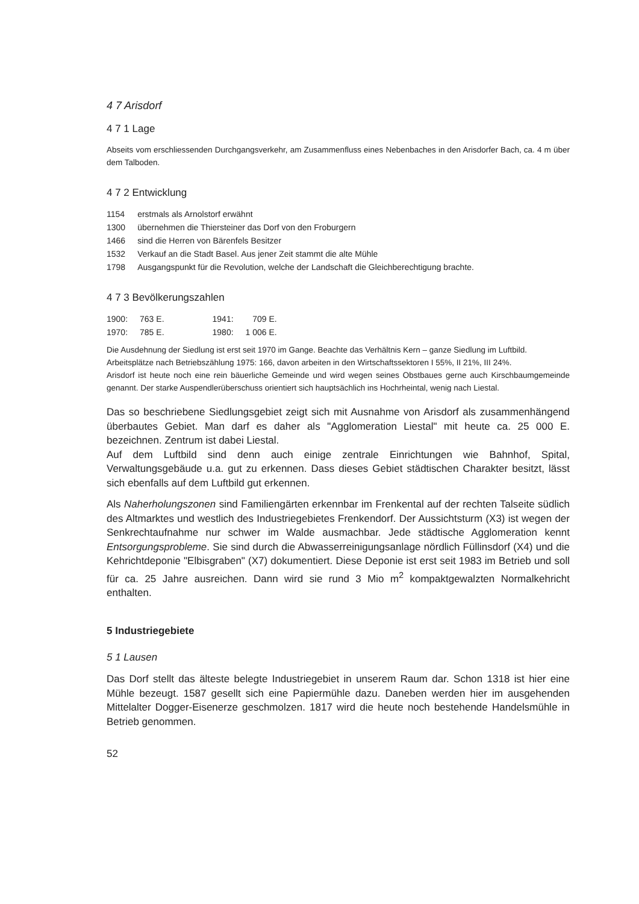4 7 Arisdorf
4 7 1 Lage
Abseits vom erschliessenden Durchgangsverkehr, am Zusammenfluss eines Nebenbaches in den Arisdorfer Bach, ca. 4 m über dem Talboden.
4 7 2 Entwicklung
| 1154 | erstmals als Arnolstorf erwähnt |
| 1300 | übernehmen die Thiersteiner das Dorf von den Froburgern |
| 1466 | sind die Herren von Bärenfels Besitzer |
| 1532 | Verkauf an die Stadt Basel. Aus jener Zeit stammt die alte Mühle |
| 1798 | Ausgangspunkt für die Revolution, welche der Landschaft die Gleichberechtigung brachte. |
4 7 3 Bevölkerungszahlen
| 1900: | 763 E. | 1941: | 709 E. |
| 1970: | 785 E. | 1980: | 1 006 E. |
Die Ausdehnung der Siedlung ist erst seit 1970 im Gange. Beachte das Verhältnis Kern – ganze Siedlung im Luftbild.
Arbeitsplätze nach Betriebszählung 1975: 166, davon arbeiten in den Wirtschaftssektoren I 55%, II 21%, III 24%.
Arisdorf ist heute noch eine rein bäuerliche Gemeinde und wird wegen seines Obstbaues gerne auch Kirschbaumgemeinde genannt. Der starke Auspendlerüberschuss orientiert sich hauptsächlich ins Hochrheintal, wenig nach Liestal.
Das so beschriebene Siedlungsgebiet zeigt sich mit Ausnahme von Arisdorf als zusammenhängend überbautes Gebiet. Man darf es daher als "Agglomeration Liestal" mit heute ca. 25 000 E. bezeichnen. Zentrum ist dabei Liestal.
Auf dem Luftbild sind denn auch einige zentrale Einrichtungen wie Bahnhof, Spital, Verwaltungsgebäude u.a. gut zu erkennen. Dass dieses Gebiet städtischen Charakter besitzt, lässt sich ebenfalls auf dem Luftbild gut erkennen.
Als Naherholungszonen sind Familiengärten erkennbar im Frenkental auf der rechten Talseite südlich des Altmarktes und westlich des Industriegebietes Frenkendorf. Der Aussichtsturm (X3) ist wegen der Senkrechtaufnahme nur schwer im Walde ausmachbar. Jede städtische Agglomeration kennt Entsorgungsprobleme. Sie sind durch die Abwasserreinigungsanlage nördlich Füllinsdorf (X4) und die Kehrichtdeponie "Elbisgraben" (X7) dokumentiert. Diese Deponie ist erst seit 1983 im Betrieb und soll für ca. 25 Jahre ausreichen. Dann wird sie rund 3 Mio m<sup>2</sup> kompaktgewalzten Normalkehricht enthalten.
5 Industriegebiete
5 1 Lausen
Das Dorf stellt das älteste belegte Industriegebiet in unserem Raum dar. Schon 1318 ist hier eine Mühle bezeugt. 1587 gesellt sich eine Papiermühle dazu. Daneben werden hier im ausgehenden Mittelalter Dogger-Eisenerze geschmolzen. 1817 wird die heute noch bestehende Handelsmühle in Betrieb genommen.
52